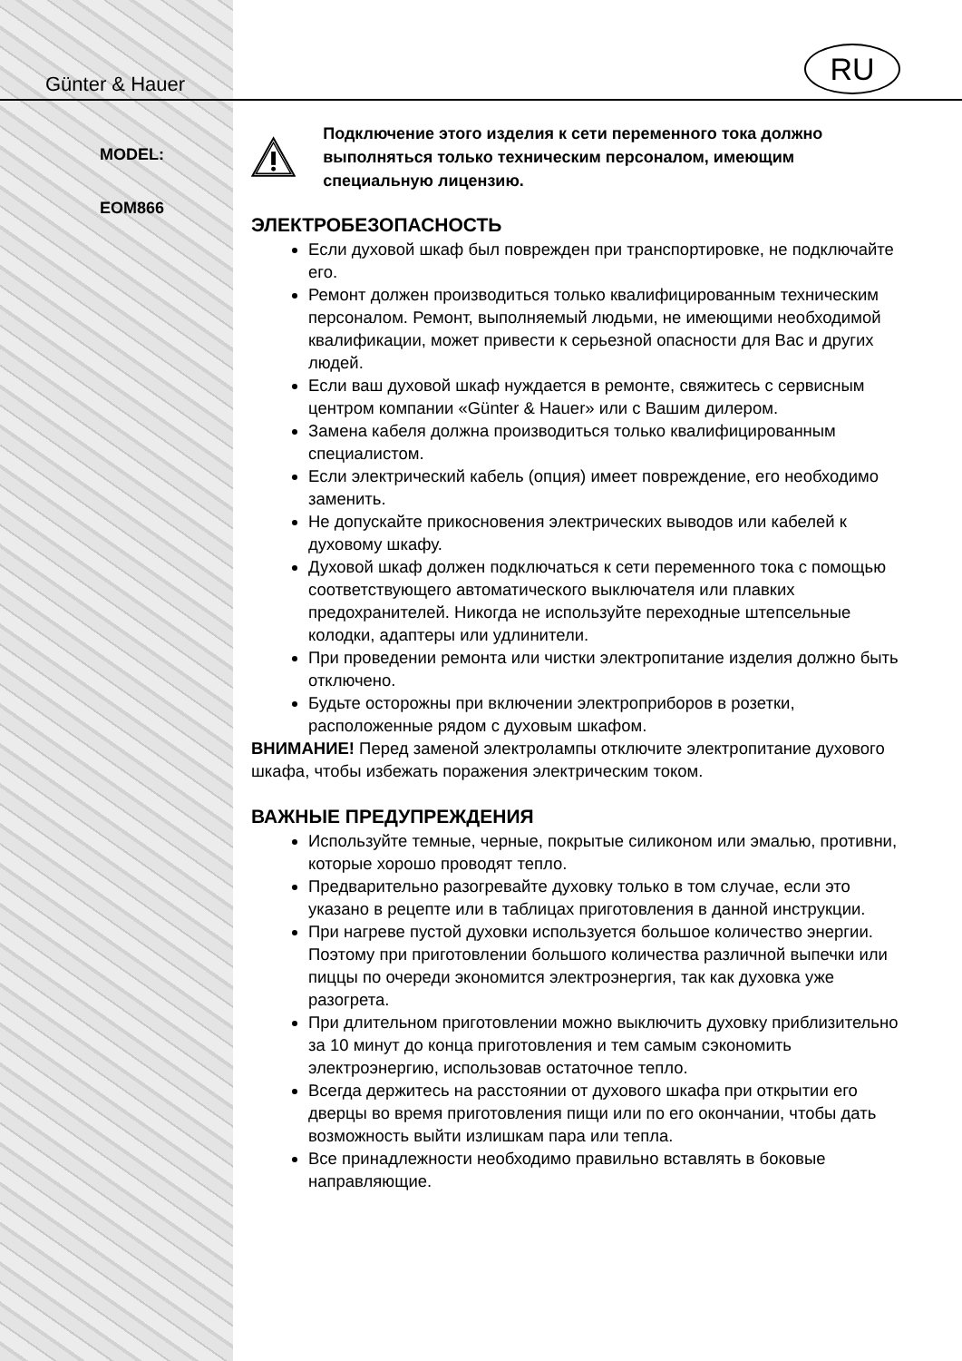Günter & Hauer
MODEL:
EOM866
RU
Подключение этого изделия к сети переменного тока должно выполняться только техническим персоналом, имеющим специальную лицензию.
ЭЛЕКТРОБЕЗОПАСНОСТЬ
Если духовой шкаф был поврежден при транспортировке, не подключайте его.
Ремонт должен производиться только квалифицированным техническим персоналом. Ремонт, выполняемый людьми, не имеющими необходимой квалификации, может привести к серьезной опасности для Вас и других людей.
Если ваш духовой шкаф нуждается в ремонте, свяжитесь с сервисным центром компании «Günter & Hauer» или с Вашим дилером.
Замена кабеля должна производиться только квалифицированным специалистом.
Если электрический кабель (опция) имеет повреждение, его необходимо заменить.
Не допускайте прикосновения электрических выводов или кабелей к духовому шкафу.
Духовой шкаф должен подключаться к сети переменного тока с помощью соответствующего автоматического выключателя или плавких предохранителей. Никогда не используйте переходные штепсельные колодки, адаптеры или удлинители.
При проведении ремонта или чистки электропитание изделия должно быть отключено.
Будьте осторожны при включении электроприборов в розетки, расположенные рядом с духовым шкафом.
ВНИМАНИЕ! Перед заменой электролампы отключите электропитание духового шкафа, чтобы избежать поражения электрическим током.
ВАЖНЫЕ ПРЕДУПРЕЖДЕНИЯ
Используйте темные, черные, покрытые силиконом или эмалью, противни, которые хорошо проводят тепло.
Предварительно разогревайте духовку только в том случае, если это указано в рецепте или в таблицах приготовления в данной инструкции.
При нагреве пустой духовки используется большое количество энергии. Поэтому при приготовлении большого количества различной выпечки или пиццы по очереди экономится электроэнергия, так как духовка уже разогрета.
При длительном приготовлении можно выключить духовку приблизительно за 10 минут до конца приготовления и тем самым сэкономить электроэнергию, использовав остаточное тепло.
Всегда держитесь на расстоянии от духового шкафа при открытии его дверцы во время приготовления пищи или по его окончании, чтобы дать возможность выйти излишкам пара или тепла.
Все принадлежности необходимо правильно вставлять в боковые направляющие.